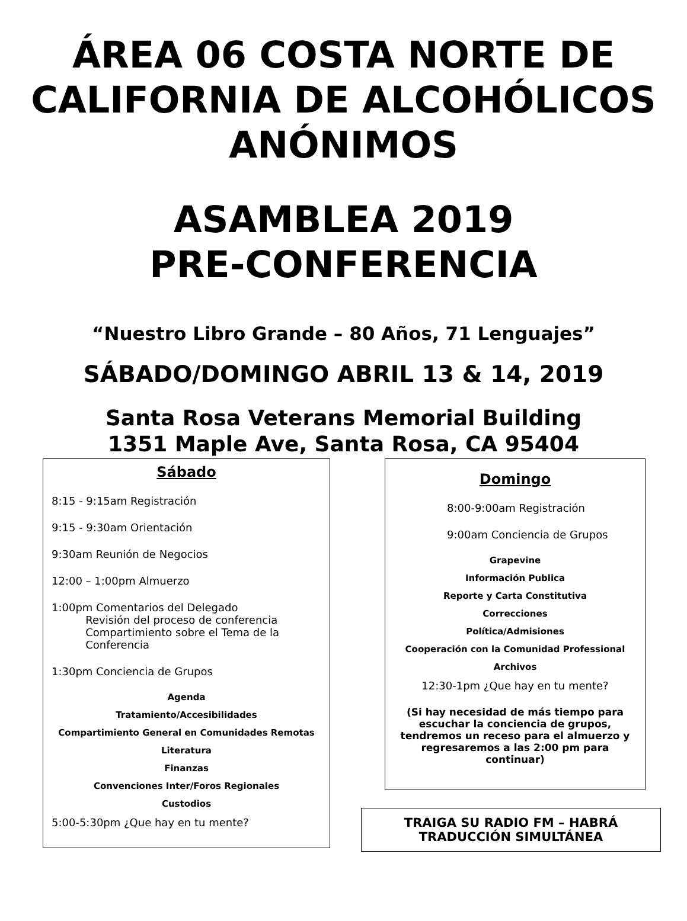ÁREA 06 COSTA NORTE DE CALIFORNIA DE ALCOHÓLICOS ANÓNIMOS
ASAMBLEA 2019
PRE-CONFERENCIA
“Nuestro Libro Grande – 80 Años, 71 Lenguajes”
SÁBADO/DOMINGO ABRIL 13 & 14, 2019
Santa Rosa Veterans Memorial Building
1351 Maple Ave, Santa Rosa, CA 95404
Sábado
8:15 - 9:15am Registración
9:15 - 9:30am Orientación
9:30am Reunión de Negocios
12:00 – 1:00pm Almuerzo
1:00pm Comentarios del Delegado
Revisión del proceso de conferencia
Compartimiento sobre el Tema de la
Conferencia
1:30pm Conciencia de Grupos
Agenda
Tratamiento/Accesibilidades
Compartimiento General en Comunidades Remotas
Literatura
Finanzas
Convenciones Inter/Foros Regionales
Custodios
5:00-5:30pm ¿Que hay en tu mente?
Domingo
8:00-9:00am Registración
9:00am Conciencia de Grupos
Grapevine
Información Publica
Reporte y Carta Constitutiva
Correcciones
Política/Admisiones
Cooperación con la Comunidad Professional
Archivos
12:30-1pm ¿Que hay en tu mente?
(Si hay necesidad de más tiempo para escuchar la conciencia de grupos, tendremos un receso para el almuerzo y regresaremos a las 2:00 pm para continuar)
TRAIGA SU RADIO FM – HABRÁ TRADUCCIÓN SIMULTÁNEA